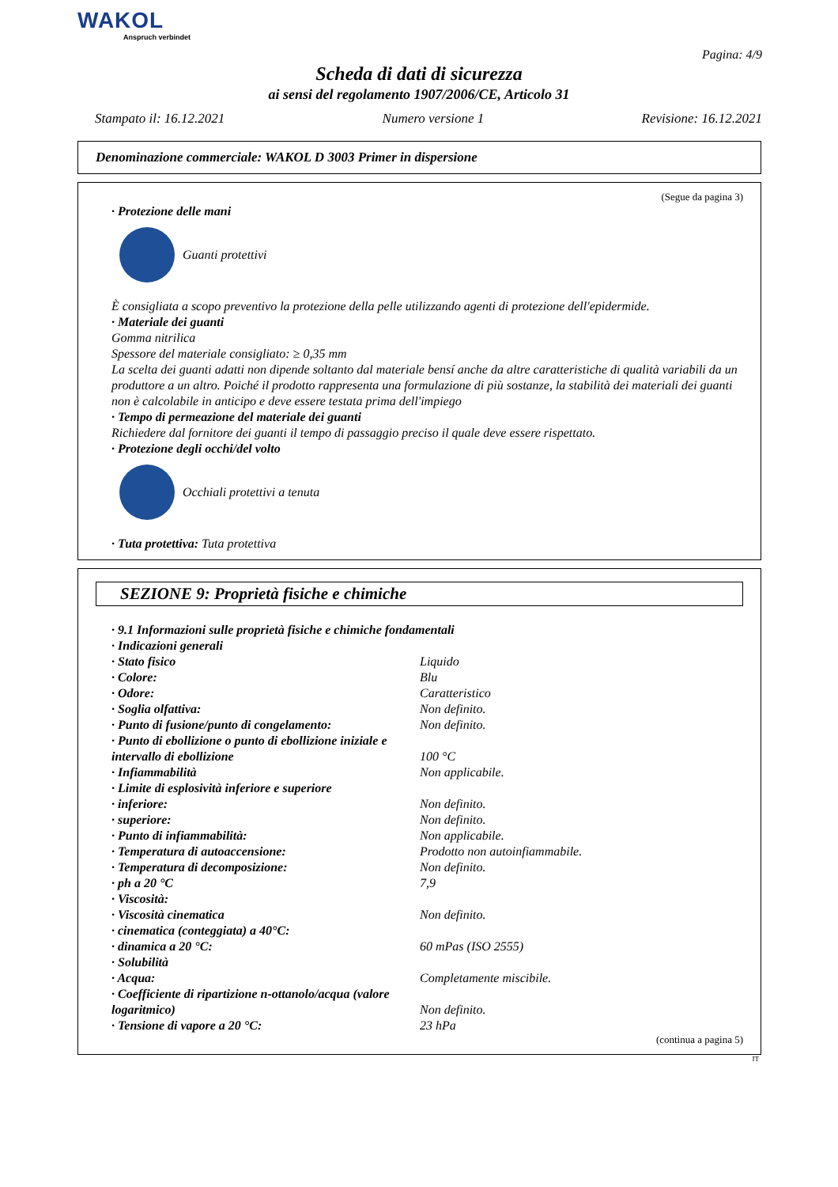WAKOL
Anspruch verbindet
Pagina: 4/9
Scheda di dati di sicurezza
ai sensi del regolamento 1907/2006/CE, Articolo 31
Stampato il: 16.12.2021 Numero versione 1 Revisione: 16.12.2021
Denominazione commerciale: WAKOL D 3003 Primer in dispersione
(Segue da pagina 3)
· Protezione delle mani
Guanti protettivi
È consigliata a scopo preventivo la protezione della pelle utilizzando agenti di protezione dell'epidermide.
· Materiale dei guanti
Gomma nitrilica
Spessore del materiale consigliato: ≥ 0,35 mm
La scelta dei guanti adatti non dipende soltanto dal materiale bensí anche da altre caratteristiche di qualità variabili da un produttore a un altro. Poiché il prodotto rappresenta una formulazione di più sostanze, la stabilità dei materiali dei guanti non è calcolabile in anticipo e deve essere testata prima dell'impiego
· Tempo di permeazione del materiale dei guanti
Richiedere dal fornitore dei guanti il tempo di passaggio preciso il quale deve essere rispettato.
· Protezione degli occhi/del volto
Occhiali protettivi a tenuta
· Tuta protettiva: Tuta protettiva
SEZIONE 9: Proprietà fisiche e chimiche
| · 9.1 Informazioni sulle proprietà fisiche e chimiche fondamentali | |
| · Indicazioni generali | |
| · Stato fisico | Liquido |
| · Colore: | Blu |
| · Odore: | Caratteristico |
| · Soglia olfattiva: | Non definito. |
| · Punto di fusione/punto di congelamento: | Non definito. |
| · Punto di ebollizione o punto di ebollizione iniziale e intervallo di ebollizione | 100 °C |
| · Infiammabilità | Non applicabile. |
| · Limite di esplosività inferiore e superiore | |
| · inferiore: | Non definito. |
| · superiore: | Non definito. |
| · Punto di infiammabilità: | Non applicabile. |
| · Temperatura di autoaccensione: | Prodotto non autoinfiammabile. |
| · Temperatura di decomposizione: | Non definito. |
| · ph a 20 °C | 7,9 |
| · Viscosità: | |
| · Viscosità cinematica | Non definito. |
| · cinematica (conteggiata) a 40°C: | |
| · dinamica a 20 °C: | 60 mPas (ISO 2555) |
| · Solubilità | |
| · Acqua: | Completamente miscibile. |
| · Coefficiente di ripartizione n-ottanolo/acqua (valore logaritmico) | Non definito. |
| · Tensione di vapore a 20 °C: | 23 hPa |
(continua a pagina 5)
IT